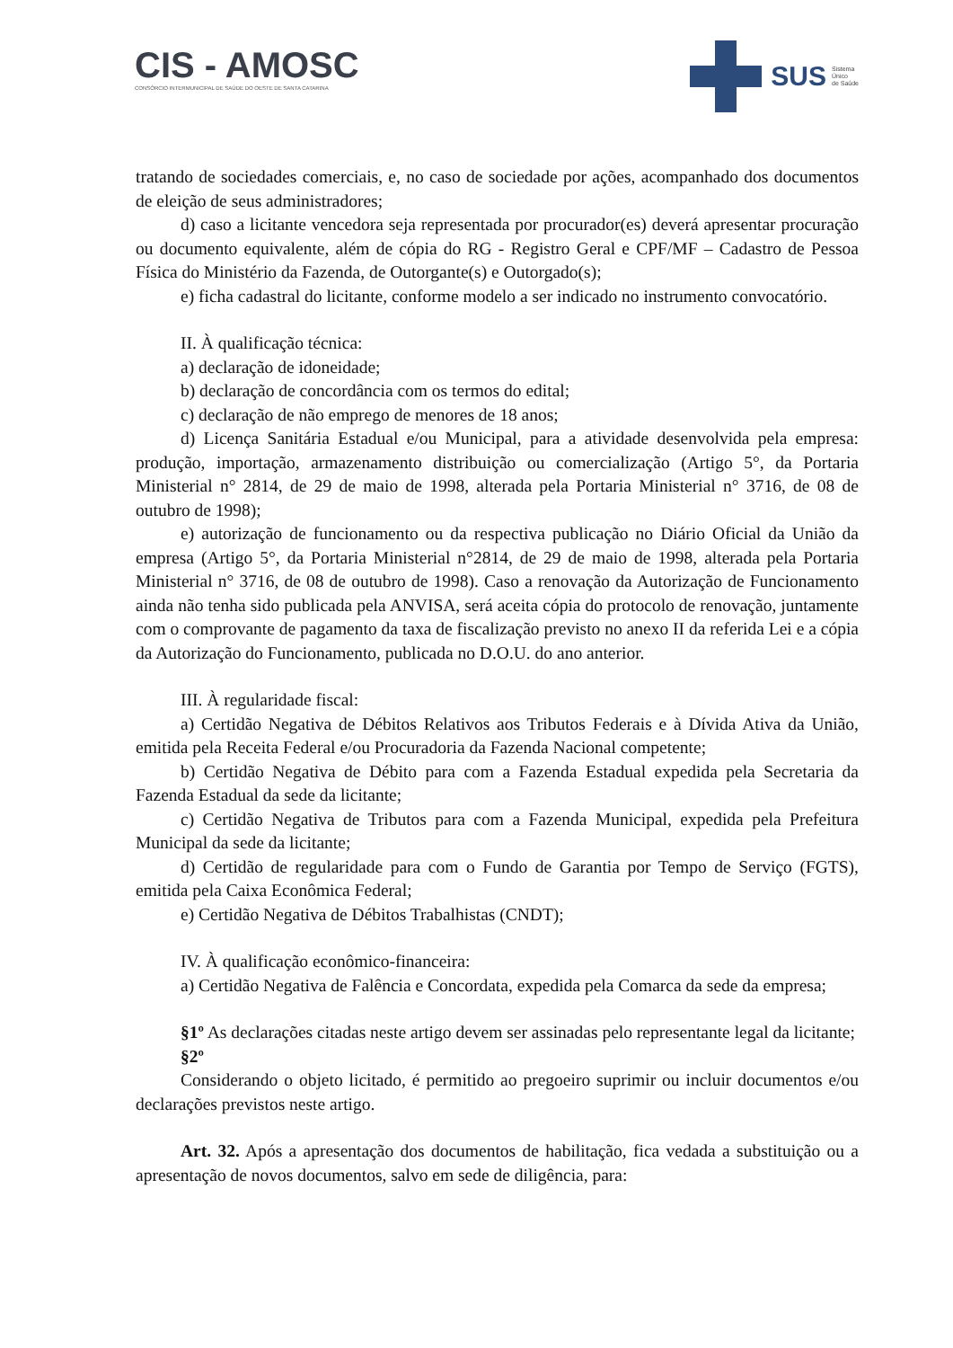CIS - AMOSC
CONSÓRCIO INTERMUNICIPAL DE SAÚDE DO OESTE DE SANTA CATARINA
SUS Sistema
Único
de Saúde
tratando de sociedades comerciais, e, no caso de sociedade por ações, acompanhado dos documentos de eleição de seus administradores;
d) caso a licitante vencedora seja representada por procurador(es) deverá apresentar procuração ou documento equivalente, além de cópia do RG - Registro Geral e CPF/MF – Cadastro de Pessoa Física do Ministério da Fazenda, de Outorgante(s) e Outorgado(s);
e) ficha cadastral do licitante, conforme modelo a ser indicado no instrumento convocatório.
II. À qualificação técnica:
a) declaração de idoneidade;
b) declaração de concordância com os termos do edital;
c) declaração de não emprego de menores de 18 anos;
d) Licença Sanitária Estadual e/ou Municipal, para a atividade desenvolvida pela empresa: produção, importação, armazenamento distribuição ou comercialização (Artigo 5°, da Portaria Ministerial n° 2814, de 29 de maio de 1998, alterada pela Portaria Ministerial n° 3716, de 08 de outubro de 1998);
e) autorização de funcionamento ou da respectiva publicação no Diário Oficial da União da empresa (Artigo 5°, da Portaria Ministerial n°2814, de 29 de maio de 1998, alterada pela Portaria Ministerial n° 3716, de 08 de outubro de 1998). Caso a renovação da Autorização de Funcionamento ainda não tenha sido publicada pela ANVISA, será aceita cópia do protocolo de renovação, juntamente com o comprovante de pagamento da taxa de fiscalização previsto no anexo II da referida Lei e a cópia da Autorização do Funcionamento, publicada no D.O.U. do ano anterior.
III. À regularidade fiscal:
a) Certidão Negativa de Débitos Relativos aos Tributos Federais e à Dívida Ativa da União, emitida pela Receita Federal e/ou Procuradoria da Fazenda Nacional competente;
b) Certidão Negativa de Débito para com a Fazenda Estadual expedida pela Secretaria da Fazenda Estadual da sede da licitante;
c) Certidão Negativa de Tributos para com a Fazenda Municipal, expedida pela Prefeitura Municipal da sede da licitante;
d) Certidão de regularidade para com o Fundo de Garantia por Tempo de Serviço (FGTS), emitida pela Caixa Econômica Federal;
e) Certidão Negativa de Débitos Trabalhistas (CNDT);
IV. À qualificação econômico-financeira:
a) Certidão Negativa de Falência e Concordata, expedida pela Comarca da sede da empresa;
§1º As declarações citadas neste artigo devem ser assinadas pelo representante legal da licitante;
§2º
Considerando o objeto licitado, é permitido ao pregoeiro suprimir ou incluir documentos e/ou declarações previstos neste artigo.
Art. 32. Após a apresentação dos documentos de habilitação, fica vedada a substituição ou a apresentação de novos documentos, salvo em sede de diligência, para: